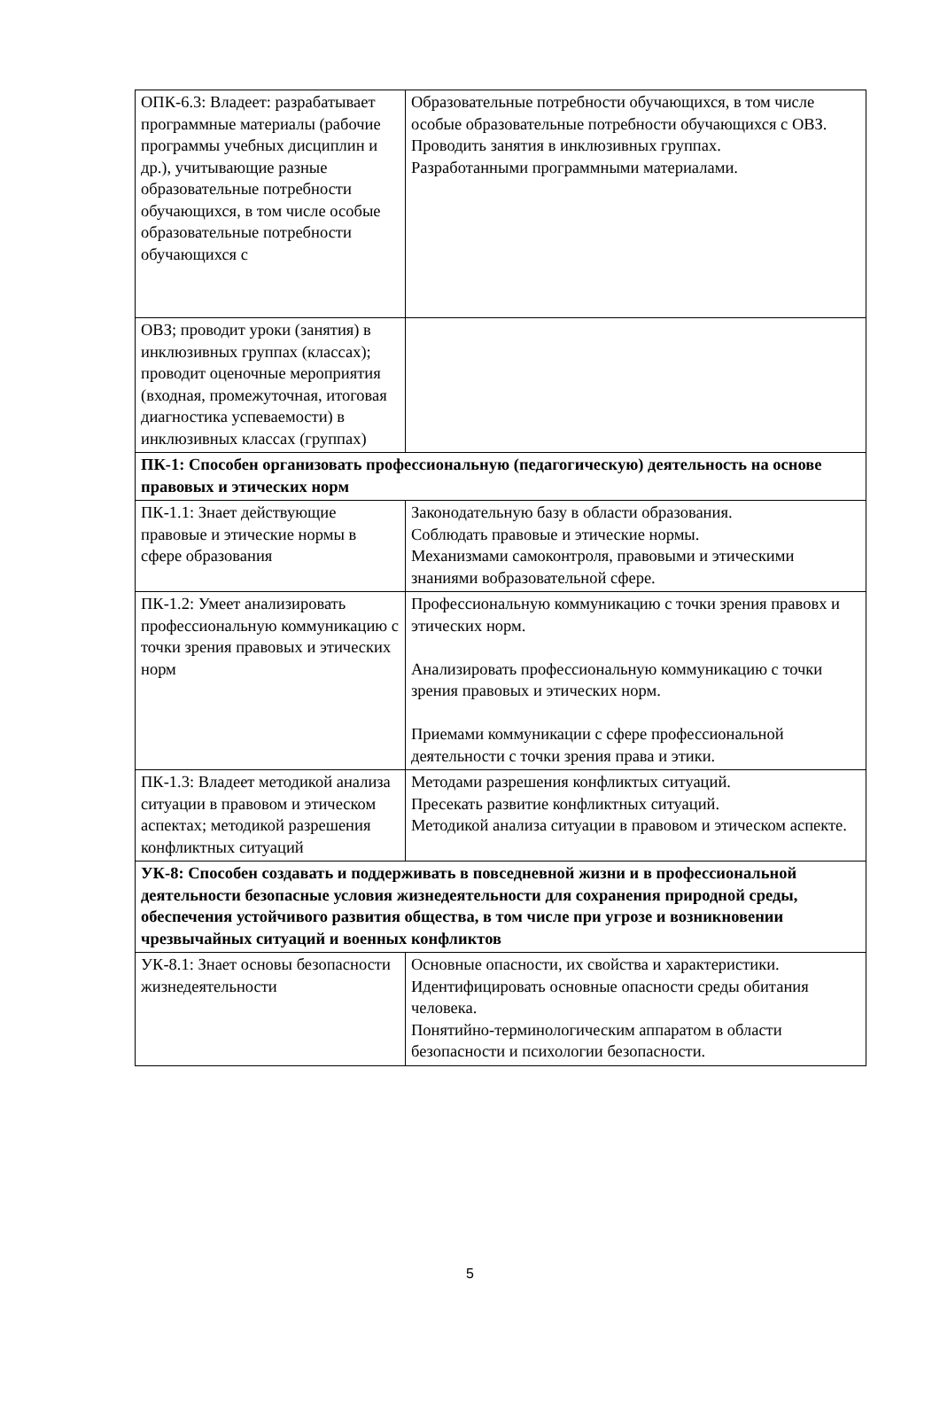| ОПК-6.3: Владеет: разрабатывает программные материалы (рабочие программы учебных дисциплин и др.), учитывающие разные образовательные потребности обучающихся, в том числе особые образовательные потребности обучающихся с | Образовательные потребности обучающихся, в том числе особые образовательные потребности обучающихся с ОВЗ. Проводить занятия в инклюзивных группах. Разработанными программными материалами. |
| ОВЗ; проводит уроки (занятия) в инклюзивных группах (классах); проводит оценочные мероприятия (входная, промежуточная, итоговая диагностика успеваемости) в инклюзивных классах (группах) | |
| ПК-1: Способен организовать профессиональную (педагогическую) деятельность на основе правовых и этических норм | |
| ПК-1.1: Знает действующие правовые и этические нормы в сфере образования | Законодательную базу в области образования. Соблюдать правовые и этические нормы. Механизмами самоконтроля, правовыми и этическими знаниями вобразовательной сфере. |
| ПК-1.2: Умеет анализировать профессиональную коммуникацию с точки зрения правовых и этических норм | Профессиональную коммуникацию с точки зрения правовх и этических норм. Анализировать профессиональную коммуникацию с точки зрения правовых и этических норм. Приемами коммуникации с сфере профессиональной деятельности с точки зрения права и этики. |
| ПК-1.3: Владеет методикой анализа ситуации в правовом и этическом аспектах; методикой разрешения конфликтных ситуаций | Методами разрешения конфликтых ситуаций. Пресекать развитие конфликтных ситуаций. Методикой анализа ситуации в правовом и этическом аспекте. |
| УК-8: Способен создавать и поддерживать в повседневной жизни и в профессиональной деятельности безопасные условия жизнедеятельности для сохранения природной среды, обеспечения устойчивого развития общества, в том числе при угрозе и возникновении чрезвычайных ситуаций и военных конфликтов | |
| УК-8.1: Знает основы безопасности жизнедеятельности | Основные опасности, их свойства и характеристики. Идентифицировать основные опасности среды обитания человека. Понятийно-терминологическим аппаратом в области безопасности и психологии безопасности. |
5